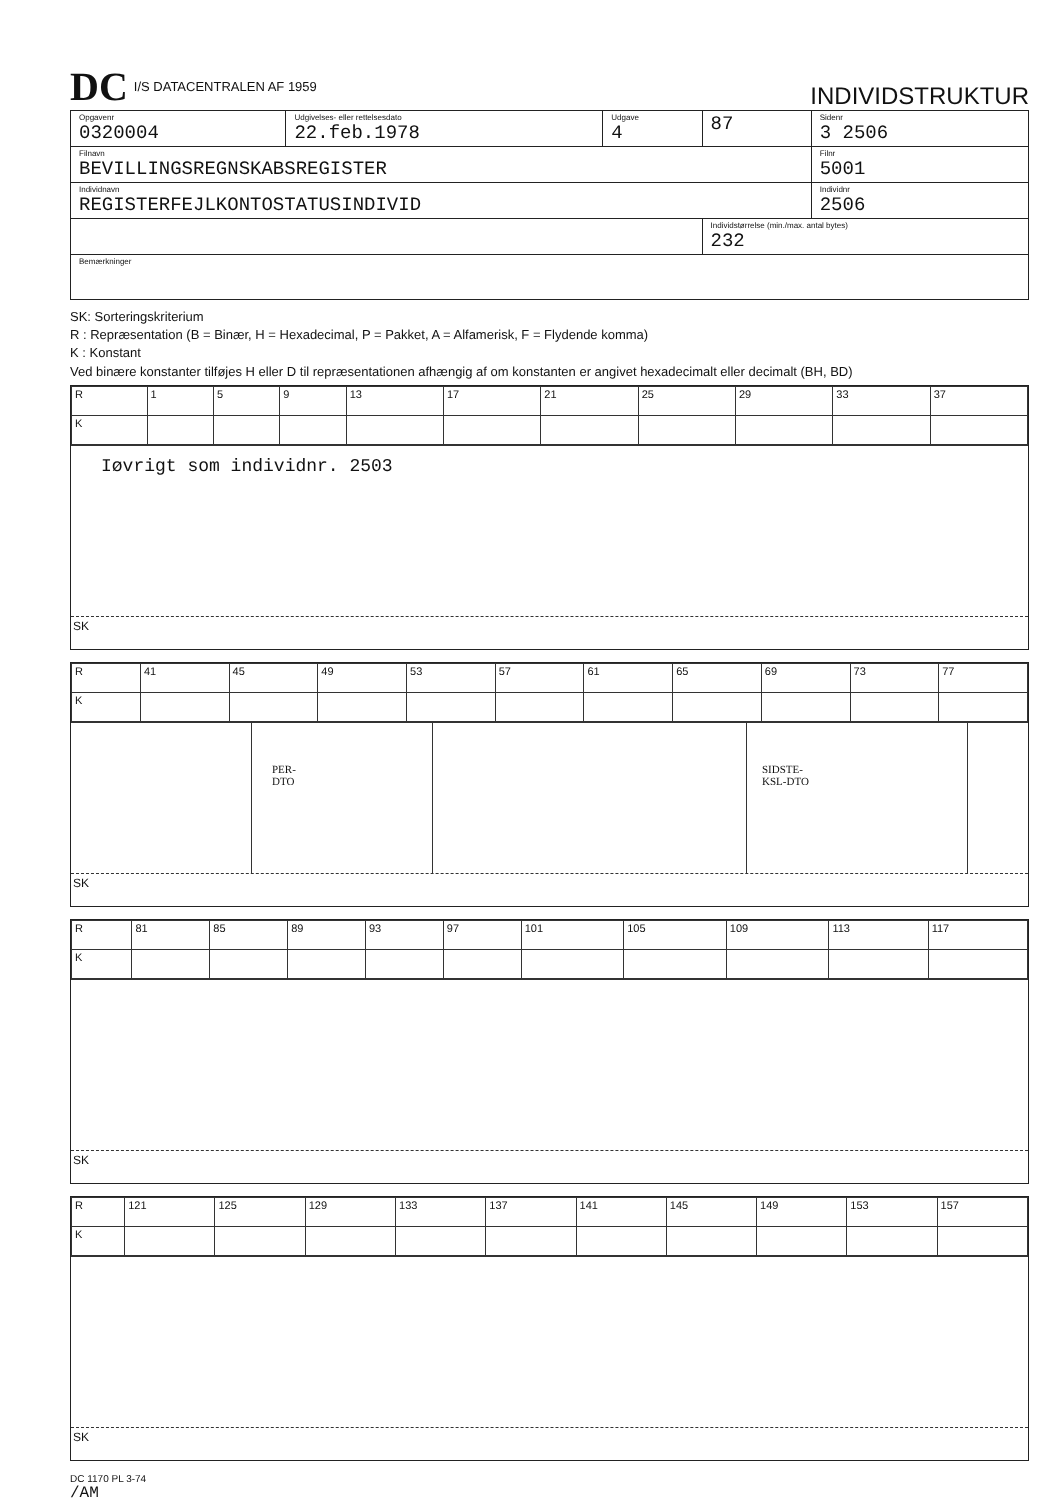DC I/S DATACENTRALEN AF 1959
INDIVIDSTRUKTUR
| Opgavenr 0320004 | Udgivelses- eller rettelsesdato 22.feb.1978 | Udgave 4 | 87 | Sidenr 3 2506 |
| Filnavn BEVILLINGSREGNSKABSREGISTER | | | | Filnr 5001 |
| Individnavn REGISTERFEJLKONTOSTATUSINDIVID | | | | Individnr 2506 |
| | | | Individstørrelse (min./max. antal bytes) 232 | |
| Bemærkninger | | | | |
SK: Sorteringskriterium
R : Repræsentation (B = Binær, H = Hexadecimal, P = Pakket, A = Alfamerisk, F = Flydende komma)
K : Konstant
Ved binære konstanter tilføjes H eller D til repræsentationen afhængig af om konstanten er angivet hexadecimalt eller decimalt (BH, BD)
| R | 1 | 5 | 9 | 13 | 17 | 21 | 25 | 29 | 33 | 37 |
| K | | | | | | | | | | |
Iøvrigt som individnr. 2503
SK
| R | 41 | 45 | 49 | 53 | 57 | 61 | 65 | 69 | 73 | 77 |
| K | | | | | | | | | | |
PER-
DTO
SIDSTE-
KSL-DTO
SK
| R | 81 | 85 | 89 | 93 | 97 | 101 | 105 | 109 | 113 | 117 |
| K | | | | | | | | | | |
SK
| R | 121 | 125 | 129 | 133 | 137 | 141 | 145 | 149 | 153 | 157 |
| K | | | | | | | | | | |
SK
DC 1170 PL 3-74
/AM